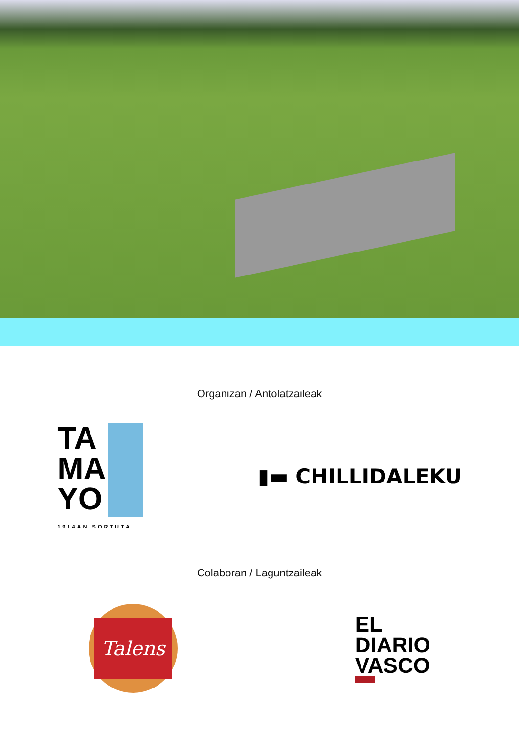Organizan / Antolatzaileak
TA
MA
YO
1914AN SORTUTA
▮▬ CHILLIDALEKU
Colaboran / Laguntzaileak
Talens
EL
DIARIO
VASCO